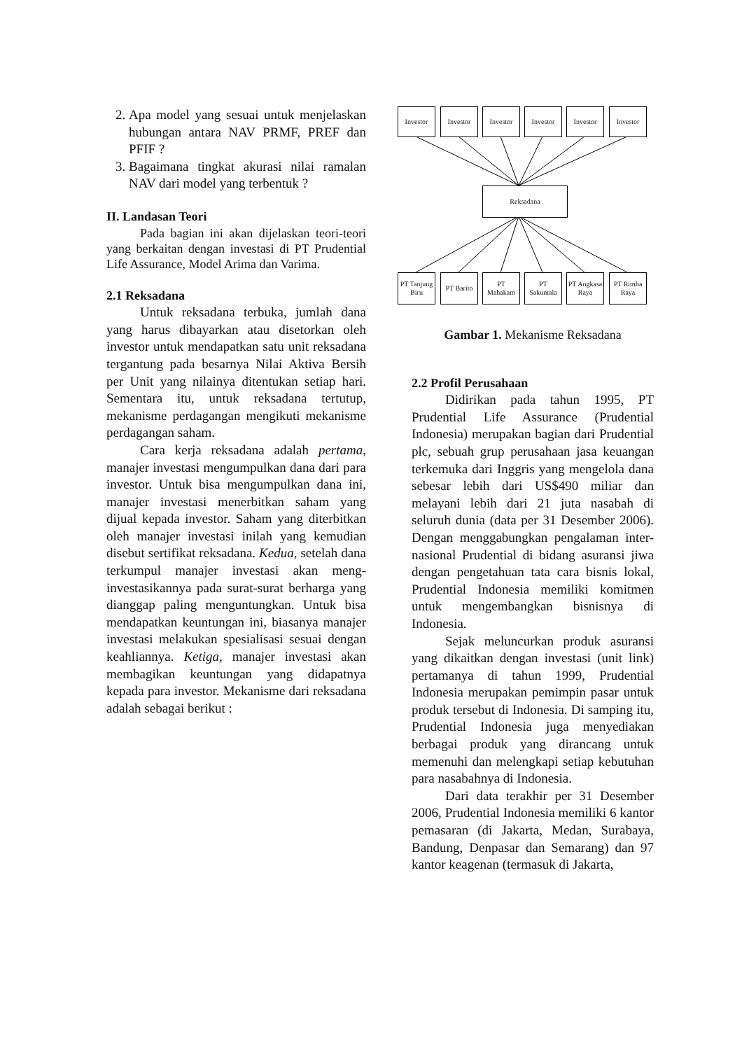2. Apa model yang sesuai untuk menjelaskan hubungan antara NAV PRMF, PREF dan PFIF ?
3. Bagaimana tingkat akurasi nilai ramalan NAV dari model yang terbentuk ?
II. Landasan Teori
Pada bagian ini akan dijelaskan teori-teori yang berkaitan dengan investasi di PT Prudential Life Assurance, Model Arima dan Varima.
2.1 Reksadana
Untuk reksadana terbuka, jumlah dana yang harus dibayarkan atau disetorkan oleh investor untuk mendapatkan satu unit reksadana tergantung pada besarnya Nilai Aktiva Bersih per Unit yang nilainya ditentukan setiap hari. Sementara itu, untuk reksadana tertutup, mekanisme perdagangan mengikuti mekanisme perdagangan saham.
Cara kerja reksadana adalah pertama, manajer investasi mengumpulkan dana dari para investor. Untuk bisa mengumpulkan dana ini, manajer investasi menerbitkan saham yang dijual kepada investor. Saham yang diterbitkan oleh manajer investasi inilah yang kemudian disebut sertifikat reksadana. Kedua, setelah dana terkumpul manajer investasi akan meng-investasikannya pada surat-surat berharga yang dianggap paling menguntungkan. Untuk bisa mendapatkan keuntungan ini, biasanya manajer investasi melakukan spesialisasi sesuai dengan keahliannya. Ketiga, manajer investasi akan membagikan keuntungan yang didapatnya kepada para investor. Mekanisme dari reksadana adalah sebagai berikut :
Investor Investor Investor Investor Investor Investor
Reksadana
PT Tanjung Biru
PT Barito
PT Mahakam
PT Sakuntala
PT Angkasa Raya
PT Rimba Raya
Gambar 1. Mekanisme Reksadana
2.2 Profil Perusahaan
Didirikan pada tahun 1995, PT Prudential Life Assurance (Prudential Indonesia) merupakan bagian dari Prudential plc, sebuah grup perusahaan jasa keuangan terkemuka dari Inggris yang mengelola dana sebesar lebih dari US$490 miliar dan melayani lebih dari 21 juta nasabah di seluruh dunia (data per 31 Desember 2006). Dengan menggabungkan pengalaman inter-nasional Prudential di bidang asuransi jiwa dengan pengetahuan tata cara bisnis lokal, Prudential Indonesia memiliki komitmen untuk mengembangkan bisnisnya di Indonesia.
Sejak meluncurkan produk asuransi yang dikaitkan dengan investasi (unit link) pertamanya di tahun 1999, Prudential Indonesia merupakan pemimpin pasar untuk produk tersebut di Indonesia. Di samping itu, Prudential Indonesia juga menyediakan berbagai produk yang dirancang untuk memenuhi dan melengkapi setiap kebutuhan para nasabahnya di Indonesia.
Dari data terakhir per 31 Desember 2006, Prudential Indonesia memiliki 6 kantor pemasaran (di Jakarta, Medan, Surabaya, Bandung, Denpasar dan Semarang) dan 97 kantor keagenan (termasuk di Jakarta,